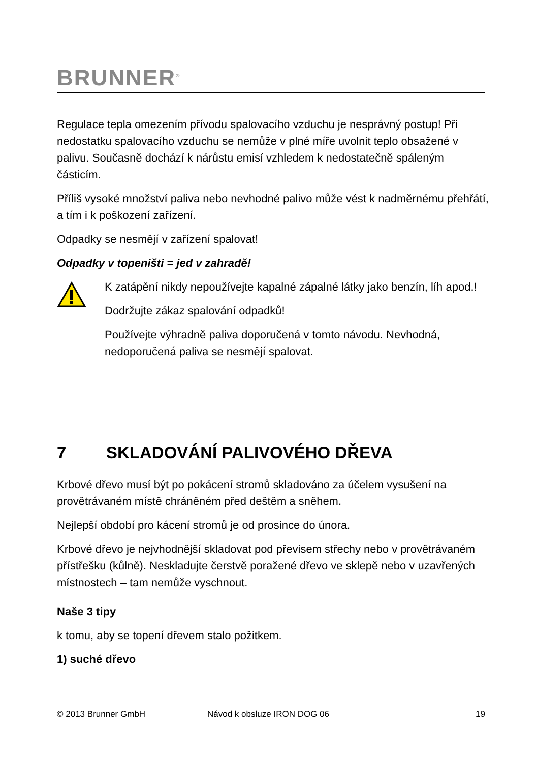BRUNNER<sup>®</sup>
Regulace tepla omezením přívodu spalovacího vzduchu je nesprávný postup! Při nedostatku spalovacího vzduchu se nemůže v plné míře uvolnit teplo obsažené v palivu. Současně dochází k nárůstu emisí vzhledem k nedostatečně spáleným částicím.
Příliš vysoké množství paliva nebo nevhodné palivo může vést k nadměrnému přehřátí, a tím i k poškození zařízení.
Odpadky se nesmějí v zařízení spalovat!
Odpadky v topeništi = jed v zahradě!
K zatápění nikdy nepoužívejte kapalné zápalné látky jako benzín, líh apod.!
Dodržujte zákaz spalování odpadků!
Používejte výhradně paliva doporučená v tomto návodu. Nevhodná, nedoporučená paliva se nesmějí spalovat.
7 SKLADOVÁNÍ PALIVOVÉHO DŘEVA
Krbové dřevo musí být po pokácení stromů skladováno za účelem vysušení na provětrávaném místě chráněném před deštěm a sněhem.
Nejlepší období pro kácení stromů je od prosince do února.
Krbové dřevo je nejvhodnější skladovat pod převisem střechy nebo v provětrávaném přístřešku (kůlně). Neskladujte čerstvě poražené dřevo ve sklepě nebo v uzavřených místnostech – tam nemůže vyschnout.
Naše 3 tipy
k tomu, aby se topení dřevem stalo požitkem.
1) suché dřevo
© 2013 Brunner GmbH Návod k obsluze IRON DOG 06 19